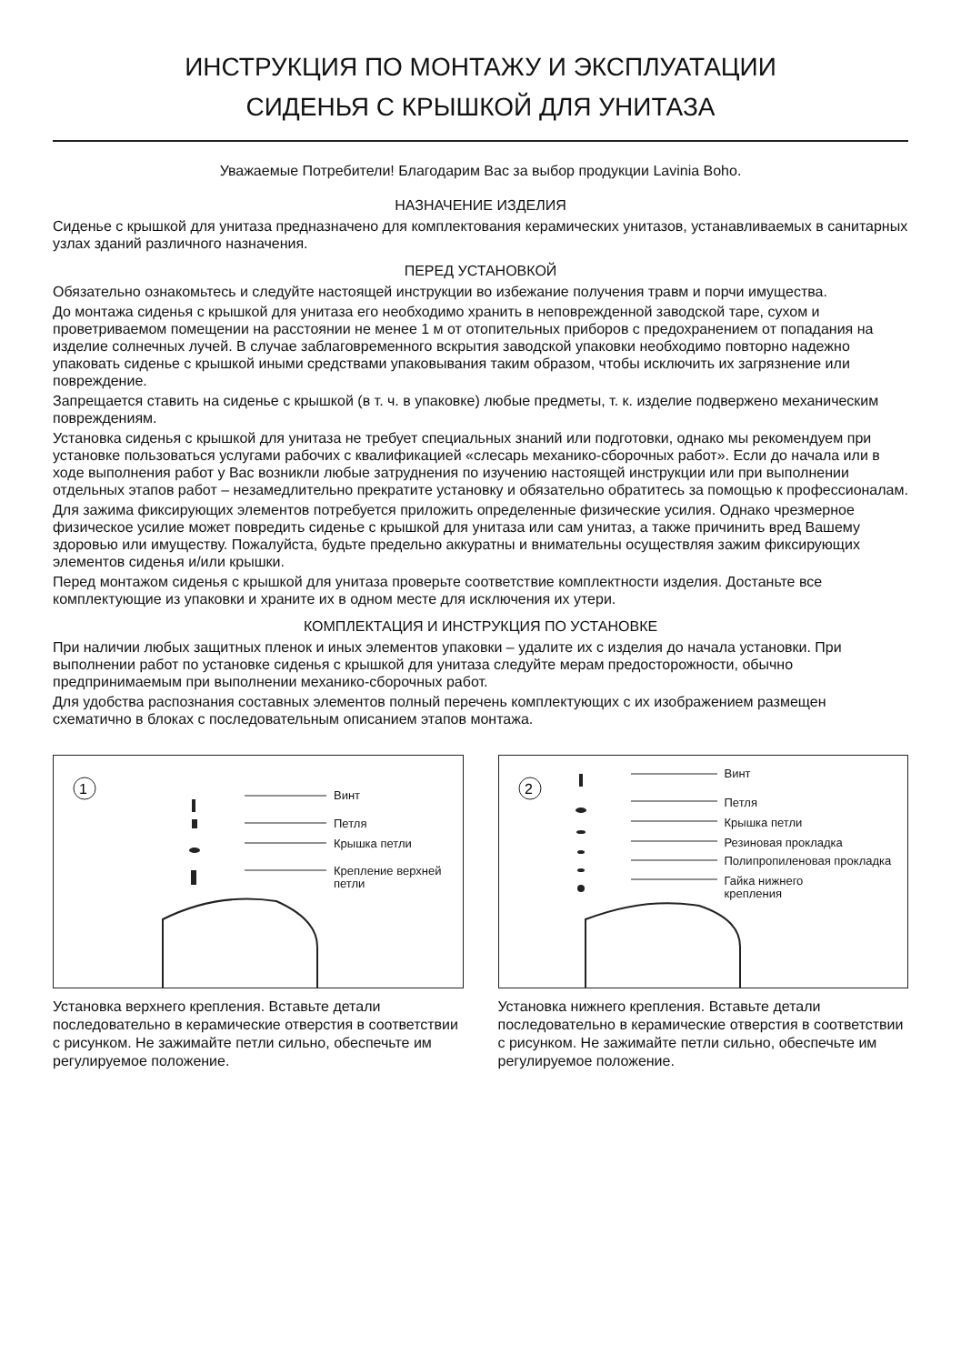ИНСТРУКЦИЯ ПО МОНТАЖУ И ЭКСПЛУАТАЦИИ
СИДЕНЬЯ С КРЫШКОЙ ДЛЯ УНИТАЗА
Уважаемые Потребители! Благодарим Вас за выбор продукции Lavinia Boho.
НАЗНАЧЕНИЕ ИЗДЕЛИЯ
Сиденье с крышкой для унитаза предназначено для комплектования керамических унитазов, устанавливаемых в санитарных узлах зданий различного назначения.
ПЕРЕД УСТАНОВКОЙ
Обязательно ознакомьтесь и следуйте настоящей инструкции во избежание получения травм и порчи имущества.
До монтажа сиденья с крышкой для унитаза его необходимо хранить в неповрежденной заводской таре, сухом и проветриваемом помещении на расстоянии не менее 1 м от отопительных приборов с предохранением от попадания на изделие солнечных лучей. В случае заблаговременного вскрытия заводской упаковки необходимо повторно надежно упаковать сиденье с крышкой иными средствами упаковывания таким образом, чтобы исключить их загрязнение или повреждение.
Запрещается ставить на сиденье с крышкой (в т. ч. в упаковке) любые предметы, т. к. изделие подвержено механическим повреждениям.
Установка сиденья с крышкой для унитаза не требует специальных знаний или подготовки, однако мы рекомендуем при установке пользоваться услугами рабочих с квалификацией «слесарь механико-сборочных работ». Если до начала или в ходе выполнения работ у Вас возникли любые затруднения по изучению настоящей инструкции или при выполнении отдельных этапов работ – незамедлительно прекратите установку и обязательно обратитесь за помощью к профессионалам.
Для зажима фиксирующих элементов потребуется приложить определенные физические усилия. Однако чрезмерное физическое усилие может повредить сиденье с крышкой для унитаза или сам унитаз, а также причинить вред Вашему здоровью или имуществу. Пожалуйста, будьте предельно аккуратны и внимательны осуществляя зажим фиксирующих элементов сиденья и/или крышки.
Перед монтажом сиденья с крышкой для унитаза проверьте соответствие комплектности изделия. Достаньте все комплектующие из упаковки и храните их в одном месте для исключения их утери.
КОМПЛЕКТАЦИЯ И ИНСТРУКЦИЯ ПО УСТАНОВКЕ
При наличии любых защитных пленок и иных элементов упаковки – удалите их с изделия до начала установки. При выполнении работ по установке сиденья с крышкой для унитаза следуйте мерам предосторожности, обычно предпринимаемым при выполнении механико-сборочных работ.
Для удобства распознания составных элементов полный перечень комплектующих с их изображением размещен схематично в блоках с последовательным описанием этапов монтажа.
1
Винт
Петля
Крышка петли
Крепление верхней
петли
Установка верхнего крепления. Вставьте детали последовательно в керамические отверстия в соответствии с рисунком. Не зажимайте петли сильно, обеспечьте им регулируемое положение.
2
Винт
Петля
Крышка петли
Резиновая прокладка
Полипропиленовая прокладка
Гайка нижнего
крепления
Установка нижнего крепления. Вставьте детали последовательно в керамические отверстия в соответствии с рисунком. Не зажимайте петли сильно, обеспечьте им регулируемое положение.